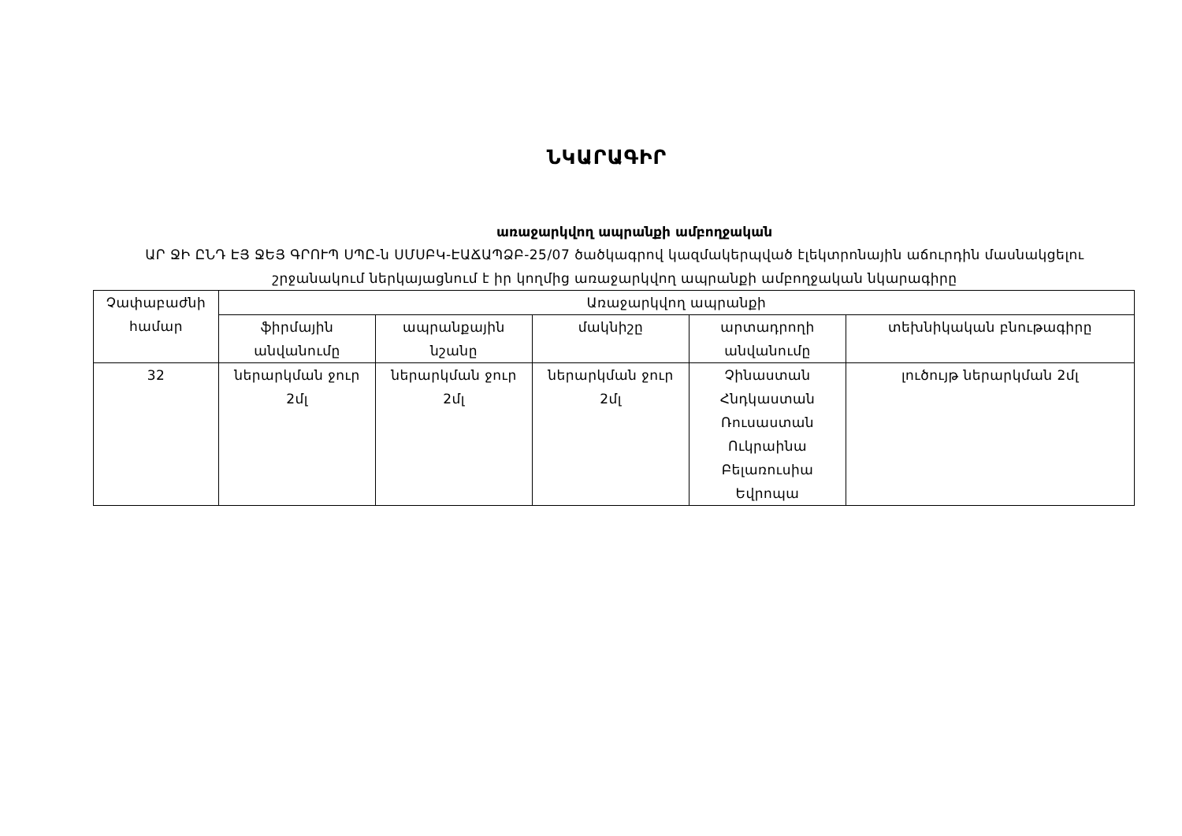ՆԿԱՐԱԳԻՐ
առաջարկվող ապրանքի ամբողջական
ԱՐ ՋԻ ԸՆԴ ԷՅ ՋԵՅ ԳՐՈՒՊ ՍՊԸ-ն ՍՄՍԲԿ-ԷԱՃԱՊՁԲ-25/07 ծածկագրով կազմակերպված էլեկտրոնային աճուրդին մասնակցելու շրջանակում ներկայացնում է իր կողմից առաջարկվող ապրանքի ամբողջական նկարագիրը
| Չափաբաժնի համար | Առաջարկվող ապրանքի | | | | |
| --- | --- | --- | --- | --- | --- |
| | ֆիրմային անվանումը | ապրանքային նշանը | մակնիշը | արտադրողի անվանումը | տեխնիկական բնութագիրը |
| 32 | ներարկման ջուր 2մլ | ներարկման ջուր 2մլ | ներարկման ջուր 2մլ | Չինաստան Հնդկաստան Ռուսաստան Ուկրաինա Բելառուսիա Եվրոպա | լուծույթ ներարկման 2մլ |